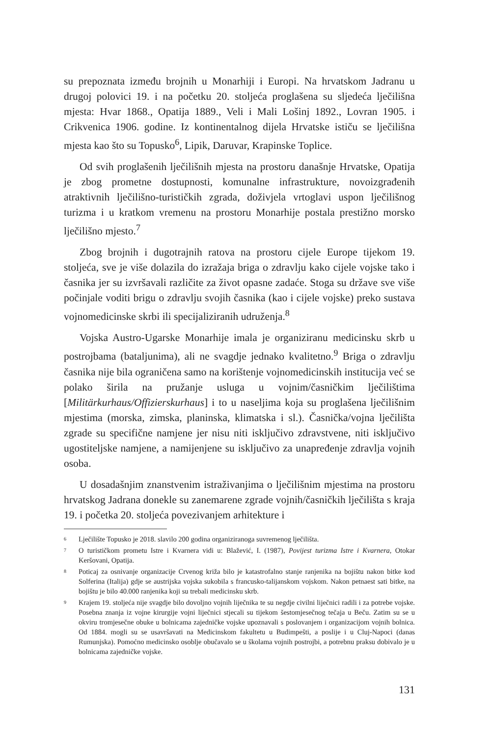su prepoznata između brojnih u Monarhiji i Europi. Na hrvatskom Jadranu u drugoj polovici 19. i na početku 20. stoljeća proglašena su sljedeća lječilišna mjesta: Hvar 1868., Opatija 1889., Veli i Mali Lošinj 1892., Lovran 1905. i Crikvenica 1906. godine. Iz kontinentalnog dijela Hrvatske ističu se lječilišna mjesta kao što su Topusko<sup>6</sup>, Lipik, Daruvar, Krapinske Toplice.
Od svih proglašenih lječilišnih mjesta na prostoru današnje Hrvatske, Opatija je zbog prometne dostupnosti, komunalne infrastrukture, novoizgrađenih atraktivnih lječilišno-turističkih zgrada, doživjela vrtoglavi uspon lječilišnog turizma i u kratkom vremenu na prostoru Monarhije postala prestižno morsko lječilišno mjesto.<sup>7</sup>
Zbog brojnih i dugotrajnih ratova na prostoru cijele Europe tijekom 19. stoljeća, sve je više dolazila do izražaja briga o zdravlju kako cijele vojske tako i časnika jer su izvršavali različite za život opasne zadaće. Stoga su države sve više počinjale voditi brigu o zdravlju svojih časnika (kao i cijele vojske) preko sustava vojnomedicinske skrbi ili specijaliziranih udruženja.<sup>8</sup>
Vojska Austro-Ugarske Monarhije imala je organiziranu medicinsku skrb u postrojbama (bataljunima), ali ne svagdje jednako kvalitetno.<sup>9</sup> Briga o zdravlju časnika nije bila ograničena samo na korištenje vojnomedicinskih institucija već se polako širila na pružanje usluga u vojnim/časničkim lječilištima [Militärkurhaus/Offizierskurhaus] i to u naseljima koja su proglašena lječilišnim mjestima (morska, zimska, planinska, klimatska i sl.). Časnička/vojna lječilišta zgrade su specifične namjene jer nisu niti isključivo zdravstvene, niti isključivo ugostiteljske namjene, a namijenjene su isključivo za unapređenje zdravlja vojnih osoba.
U dosadašnjim znanstvenim istraživanjima o lječilišnim mjestima na prostoru hrvatskog Jadrana donekle su zanemarene zgrade vojnih/časničkih lječilišta s kraja 19. i početka 20. stoljeća povezivanjem arhitekture i
<sup>6</sup> Lječilište Topusko je 2018. slavilo 200 godina organiziranoga suvremenog lječilišta.
<sup>7</sup> O turističkom prometu Istre i Kvarnera vidi u: Blažević, I. (1987), Povijest turizma Istre i Kvarnera, Otokar Keršovani, Opatija.
<sup>8</sup> Poticaj za osnivanje organizacije Crvenog križa bilo je katastrofalno stanje ranjenika na bojištu nakon bitke kod Solferina (Italija) gdje se austrijska vojska sukobila s francusko-talijanskom vojskom. Nakon petnaest sati bitke, na bojištu je bilo 40.000 ranjenika koji su trebali medicinsku skrb.
<sup>9</sup> Krajem 19. stoljeća nije svagdje bilo dovoljno vojnih liječnika te su negdje civilni liječnici radili i za potrebe vojske. Posebna znanja iz vojne kirurgije vojni liječnici stjecali su tijekom šestomjesečnog tečaja u Beču. Zatim su se u okviru tromjesečne obuke u bolnicama zajedničke vojske upoznavali s poslovanjem i organizacijom vojnih bolnica. Od 1884. mogli su se usavršavati na Medicinskom fakultetu u Budimpešti, a poslije i u Cluj-Napoci (danas Rumunjska). Pomoćno medicinsko osoblje obučavalo se u školama vojnih postrojbi, a potrebnu praksu dobivalo je u bolnicama zajedničke vojske.
131